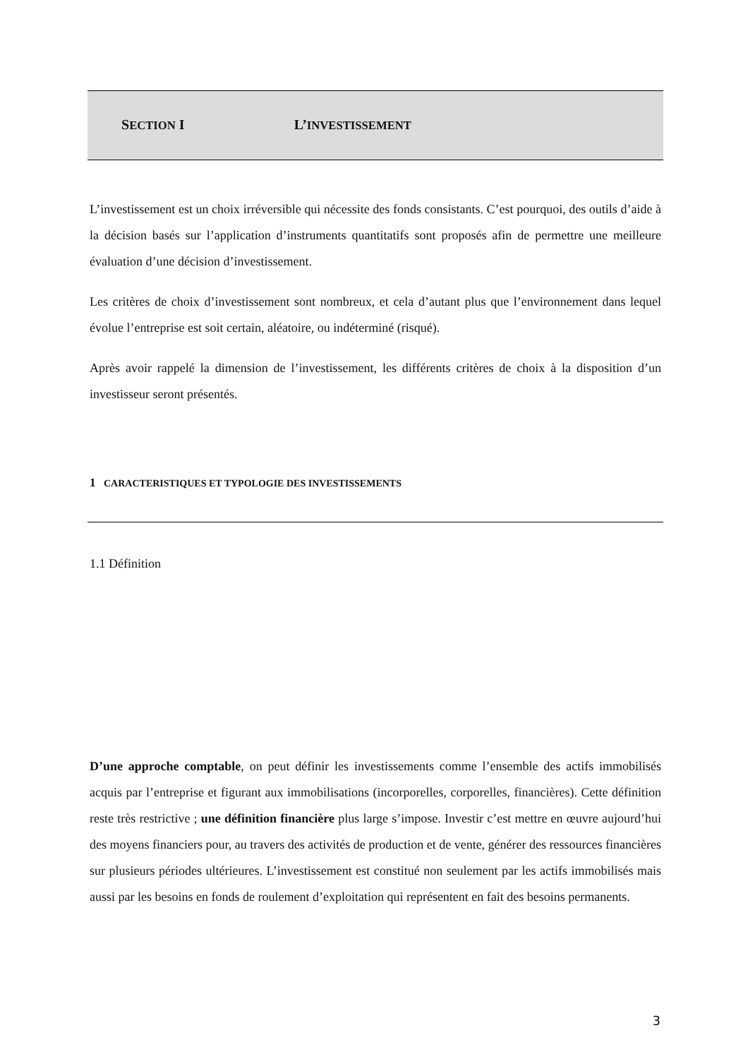SECTION I L’INVESTISSEMENT
L’investissement est un choix irréversible qui nécessite des fonds consistants. C’est pourquoi, des outils d’aide à la décision basés sur l’application d’instruments quantitatifs sont proposés afin de permettre une meilleure évaluation d’une décision d’investissement.
Les critères de choix d’investissement sont nombreux, et cela d’autant plus que l’environnement dans lequel évolue l’entreprise est soit certain, aléatoire, ou indéterminé (risqué).
Après avoir rappelé la dimension de l’investissement, les différents critères de choix à la disposition d’un investisseur seront présentés.
1 CARACTERISTIQUES ET TYPOLOGIE DES INVESTISSEMENTS
1.1 Définition
D’une approche comptable, on peut définir les investissements comme l’ensemble des actifs immobilisés acquis par l’entreprise et figurant aux immobilisations (incorporelles, corporelles, financières). Cette définition reste très restrictive ; une définition financière plus large s’impose. Investir c’est mettre en œuvre aujourd’hui des moyens financiers pour, au travers des activités de production et de vente, générer des ressources financières sur plusieurs périodes ultérieures. L’investissement est constitué non seulement par les actifs immobilisés mais aussi par les besoins en fonds de roulement d’exploitation qui représentent en fait des besoins permanents.
3